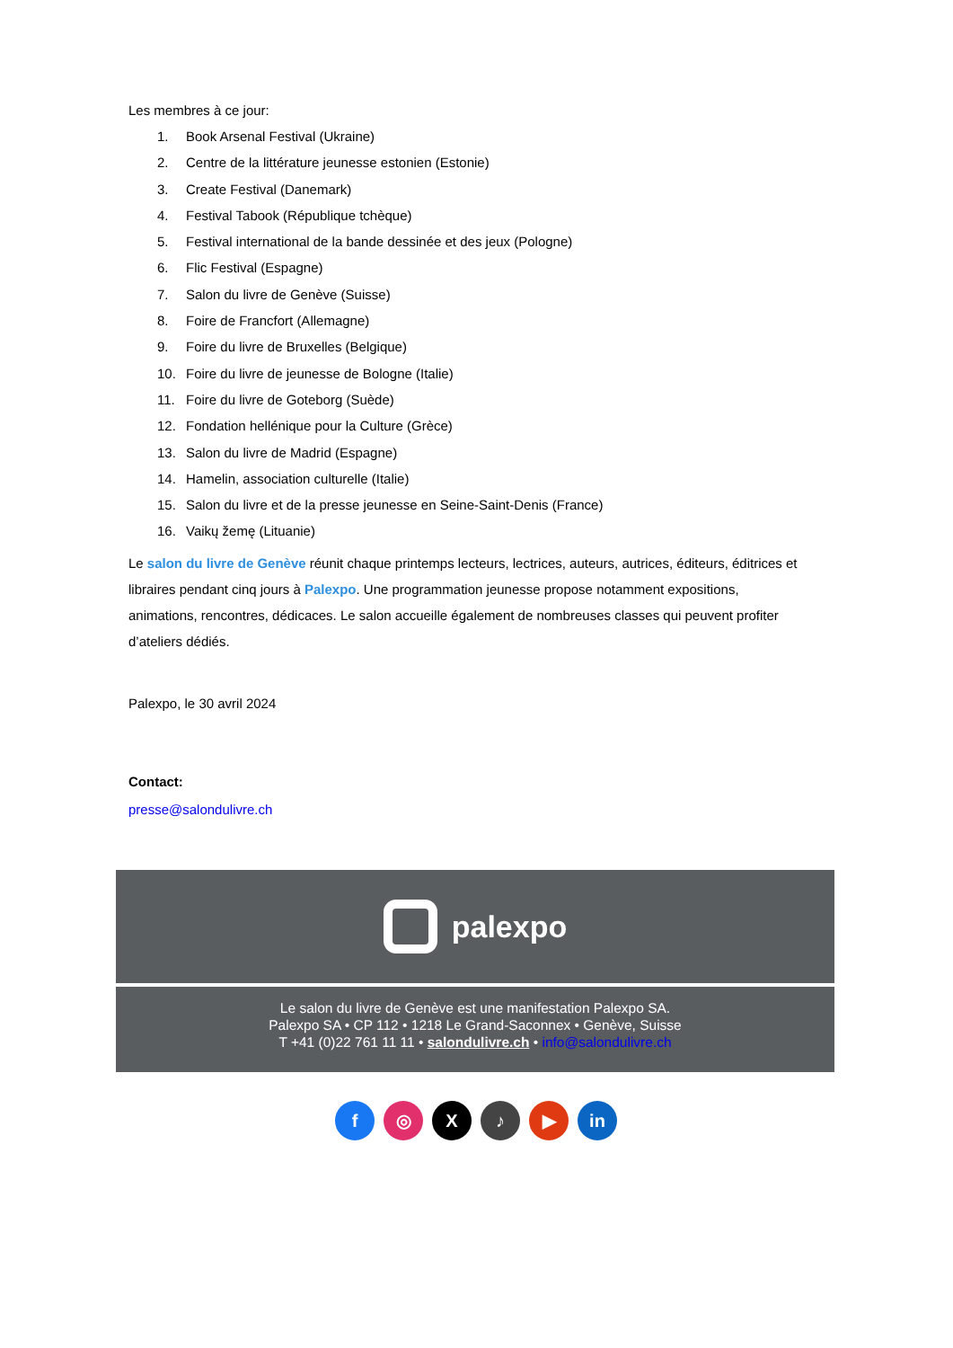Les membres à ce jour:
1. Book Arsenal Festival (Ukraine)
2. Centre de la littérature jeunesse estonien (Estonie)
3. Create Festival (Danemark)
4. Festival Tabook (République tchèque)
5. Festival international de la bande dessinée et des jeux (Pologne)
6. Flic Festival (Espagne)
7. Salon du livre de Genève (Suisse)
8. Foire de Francfort (Allemagne)
9. Foire du livre de Bruxelles (Belgique)
10. Foire du livre de jeunesse de Bologne (Italie)
11. Foire du livre de Goteborg (Suède)
12. Fondation hellénique pour la Culture (Grèce)
13. Salon du livre de Madrid (Espagne)
14. Hamelin, association culturelle (Italie)
15. Salon du livre et de la presse jeunesse en Seine-Saint-Denis (France)
16. Vaikų žemę (Lituanie)
Le salon du livre de Genève réunit chaque printemps lecteurs, lectrices, auteurs, autrices, éditeurs, éditrices et libraires pendant cinq jours à Palexpo. Une programmation jeunesse propose notamment expositions, animations, rencontres, dédicaces. Le salon accueille également de nombreuses classes qui peuvent profiter d’ateliers dédiés.
Palexpo, le 30 avril 2024
Contact:
presse@salondulivre.ch
palexpo
Le salon du livre de Genève est une manifestation Palexpo SA.
Palexpo SA • CP 112 • 1218 Le Grand-Saconnex • Genève, Suisse
T +41 (0)22 761 11 11 • salondulivre.ch • info@salondulivre.ch
f ◎ X ♪ ▶ in